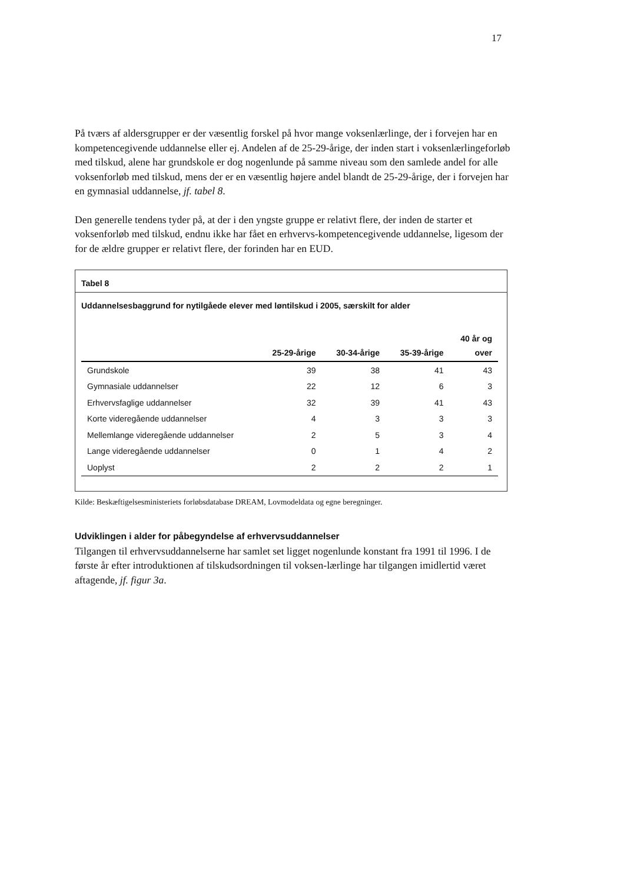17
På tværs af aldersgrupper er der væsentlig forskel på hvor mange voksenlærlinge, der i forvejen har en kompetencegivende uddannelse eller ej. Andelen af de 25-29-årige, der inden start i voksenlærlingeforløb med tilskud, alene har grundskole er dog nogenlunde på samme niveau som den samlede andel for alle voksenforløb med tilskud, mens der er en væsentlig højere andel blandt de 25-29-årige, der i forvejen har en gymnasial uddannelse, jf. tabel 8.
Den generelle tendens tyder på, at der i den yngste gruppe er relativt flere, der inden de starter et voksenforløb med tilskud, endnu ikke har fået en erhvervs-kompetencegivende uddannelse, ligesom der for de ældre grupper er relativt flere, der forinden har en EUD.
Tabel 8
Uddannelsesbaggrund for nytilgåede elever med løntilskud i 2005, særskilt for alder
| | 25-29-årige | 30-34-årige | 35-39-årige | 40 år og over |
| --- | --- | --- | --- | --- |
| Grundskole | 39 | 38 | 41 | 43 |
| Gymnasiale uddannelser | 22 | 12 | 6 | 3 |
| Erhvervsfaglige uddannelser | 32 | 39 | 41 | 43 |
| Korte videregående uddannelser | 4 | 3 | 3 | 3 |
| Mellemlange videregående uddannelser | 2 | 5 | 3 | 4 |
| Lange videregående uddannelser | 0 | 1 | 4 | 2 |
| Uoplyst | 2 | 2 | 2 | 1 |
Kilde: Beskæftigelsesministeriets forløbsdatabase DREAM, Lovmodeldata og egne beregninger.
Udviklingen i alder for påbegyndelse af erhvervsuddannelser
Tilgangen til erhvervsuddannelserne har samlet set ligget nogenlunde konstant fra 1991 til 1996. I de første år efter introduktionen af tilskudsordningen til voksen-lærlinge har tilgangen imidlertid været aftagende, jf. figur 3a.